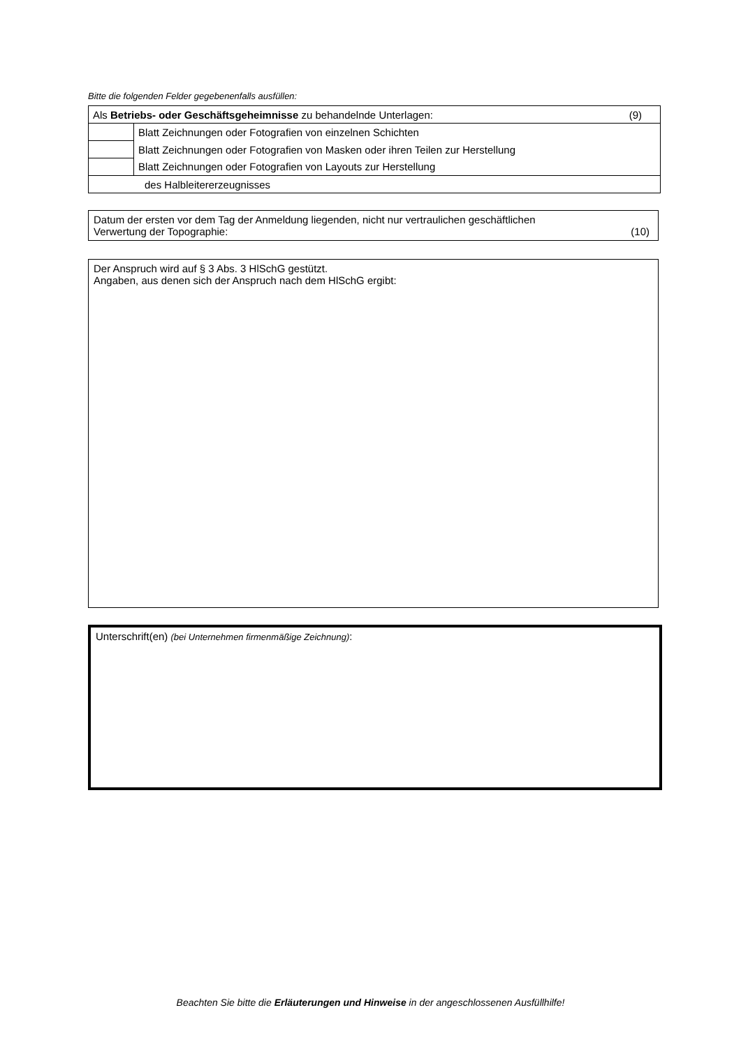Bitte die folgenden Felder gegebenenfalls ausfüllen:
| (9) Als Betriebs- oder Geschäftsgeheimnisse zu behandelnde Unterlagen: | |
| | Blatt Zeichnungen oder Fotografien von einzelnen Schichten |
| | Blatt Zeichnungen oder Fotografien von Masken oder ihren Teilen zur Herstellung |
| | Blatt Zeichnungen oder Fotografien von Layouts zur Herstellung |
| des Halbleitererzeugnisses | |
Datum der ersten vor dem Tag der Anmeldung liegenden, nicht nur vertraulichen geschäftlichen
Verwertung der Topographie: (10)
Der Anspruch wird auf § 3 Abs. 3 HlSchG gestützt.
Angaben, aus denen sich der Anspruch nach dem HlSchG ergibt:
Unterschrift(en) (bei Unternehmen firmenmäßige Zeichnung):
Beachten Sie bitte die Erläuterungen und Hinweise in der angeschlossenen Ausfüllhilfe!